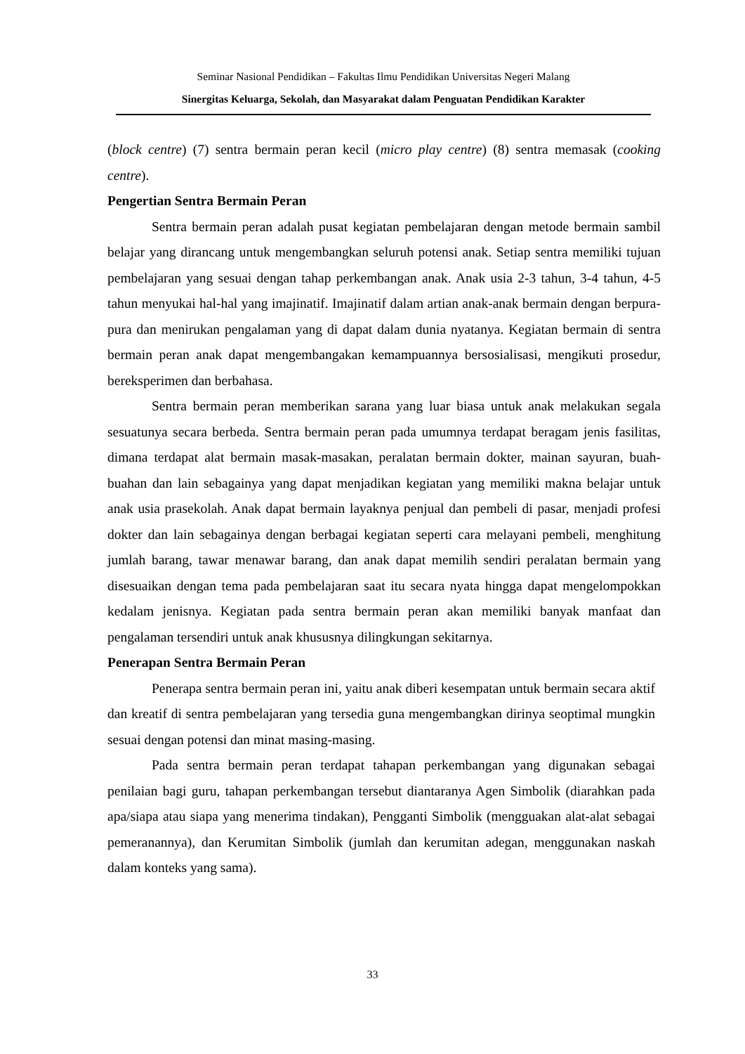Seminar Nasional Pendidikan – Fakultas Ilmu Pendidikan Universitas Negeri Malang
Sinergitas Keluarga, Sekolah, dan Masyarakat dalam Penguatan Pendidikan Karakter
(block centre) (7) sentra bermain peran kecil (micro play centre) (8) sentra memasak (cooking centre).
Pengertian Sentra Bermain Peran
Sentra bermain peran adalah pusat kegiatan pembelajaran dengan metode bermain sambil belajar yang dirancang untuk mengembangkan seluruh potensi anak. Setiap sentra memiliki tujuan pembelajaran yang sesuai dengan tahap perkembangan anak. Anak usia 2-3 tahun, 3-4 tahun, 4-5 tahun menyukai hal-hal yang imajinatif. Imajinatif dalam artian anak-anak bermain dengan berpura-pura dan menirukan pengalaman yang di dapat dalam dunia nyatanya. Kegiatan bermain di sentra bermain peran anak dapat mengembangakan kemampuannya bersosialisasi, mengikuti prosedur, bereksperimen dan berbahasa.
Sentra bermain peran memberikan sarana yang luar biasa untuk anak melakukan segala sesuatunya secara berbeda. Sentra bermain peran pada umumnya terdapat beragam jenis fasilitas, dimana terdapat alat bermain masak-masakan, peralatan bermain dokter, mainan sayuran, buah-buahan dan lain sebagainya yang dapat menjadikan kegiatan yang memiliki makna belajar untuk anak usia prasekolah. Anak dapat bermain layaknya penjual dan pembeli di pasar, menjadi profesi dokter dan lain sebagainya dengan berbagai kegiatan seperti cara melayani pembeli, menghitung jumlah barang, tawar menawar barang, dan anak dapat memilih sendiri peralatan bermain yang disesuaikan dengan tema pada pembelajaran saat itu secara nyata hingga dapat mengelompokkan kedalam jenisnya. Kegiatan pada sentra bermain peran akan memiliki banyak manfaat dan pengalaman tersendiri untuk anak khususnya dilingkungan sekitarnya.
Penerapan Sentra Bermain Peran
Penerapa sentra bermain peran ini, yaitu anak diberi kesempatan untuk bermain secara aktif dan kreatif di sentra pembelajaran yang tersedia guna mengembangkan dirinya seoptimal mungkin sesuai dengan potensi dan minat masing-masing.
Pada sentra bermain peran terdapat tahapan perkembangan yang digunakan sebagai penilaian bagi guru, tahapan perkembangan tersebut diantaranya Agen Simbolik (diarahkan pada apa/siapa atau siapa yang menerima tindakan), Pengganti Simbolik (mengguakan alat-alat sebagai pemeranannya), dan Kerumitan Simbolik (jumlah dan kerumitan adegan, menggunakan naskah dalam konteks yang sama).
33